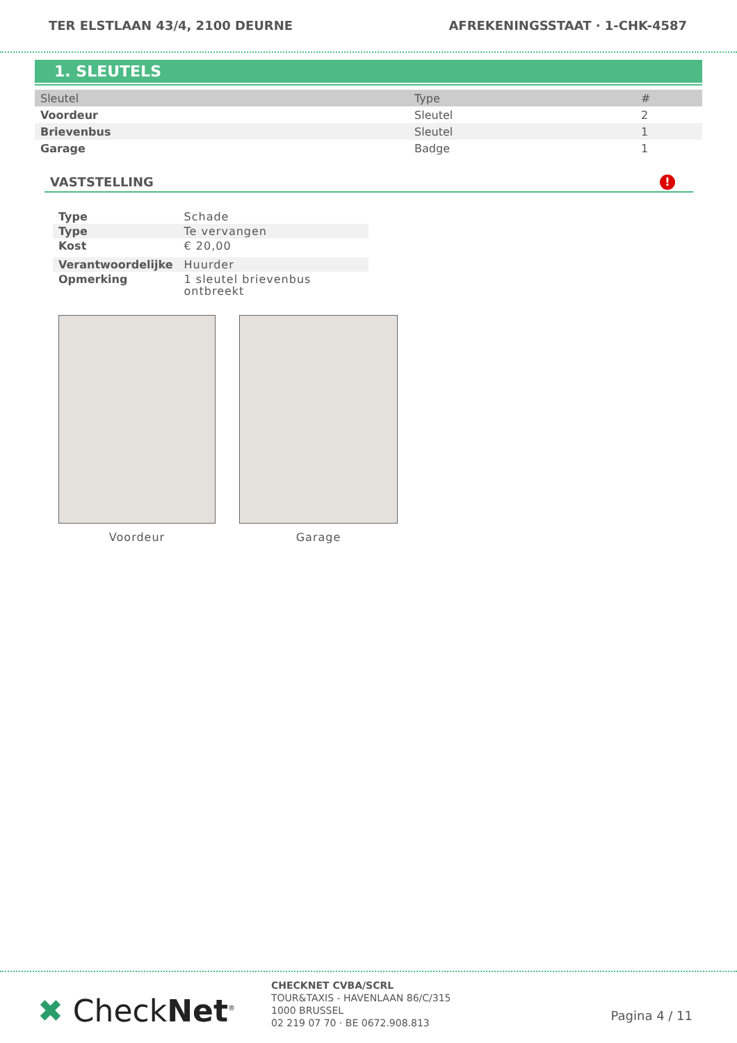TER ELSTLAAN 43/4, 2100 DEURNE AFREKENINGSSTAAT · 1-CHK-4587
1. SLEUTELS
| Sleutel | Type | # |
| --- | --- | --- |
| Voordeur | Sleutel | 2 |
| Brievenbus | Sleutel | 1 |
| Garage | Badge | 1 |
VASTSTELLING!
| Type | Schade |
| Type | Te vervangen |
| Kost | € 20,00 |
| Verantwoordelijke | Huurder |
| Opmerking | 1 sleutel brievenbus ontbreekt |
Voordeur Garage
✖ CheckNet<sup>®</sup>
CHECKNET CVBA/SCRL
TOUR&TAXIS - HAVENLAAN 86/C/315
1000 BRUSSEL
02 219 07 70 · BE 0672.908.813
Pagina 4 / 11